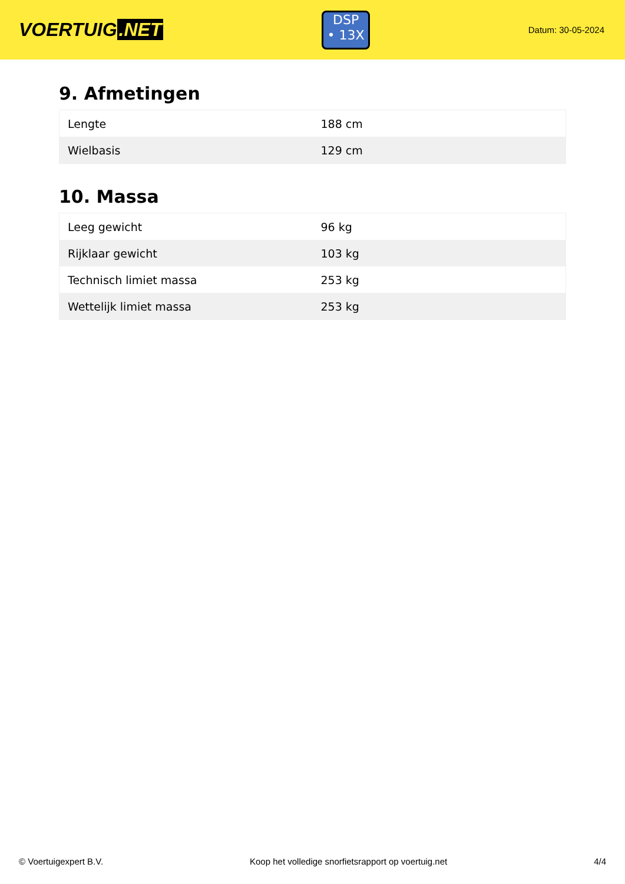VOERTUIG.NET
DSP
• 13X
Datum: 30-05-2024
9. Afmetingen
| Lengte | 188 cm |
| Wielbasis | 129 cm |
10. Massa
| Leeg gewicht | 96 kg |
| Rijklaar gewicht | 103 kg |
| Technisch limiet massa | 253 kg |
| Wettelijk limiet massa | 253 kg |
© Voertuigexpert B.V. Koop het volledige snorfietsrapport op voertuig.net 4/4